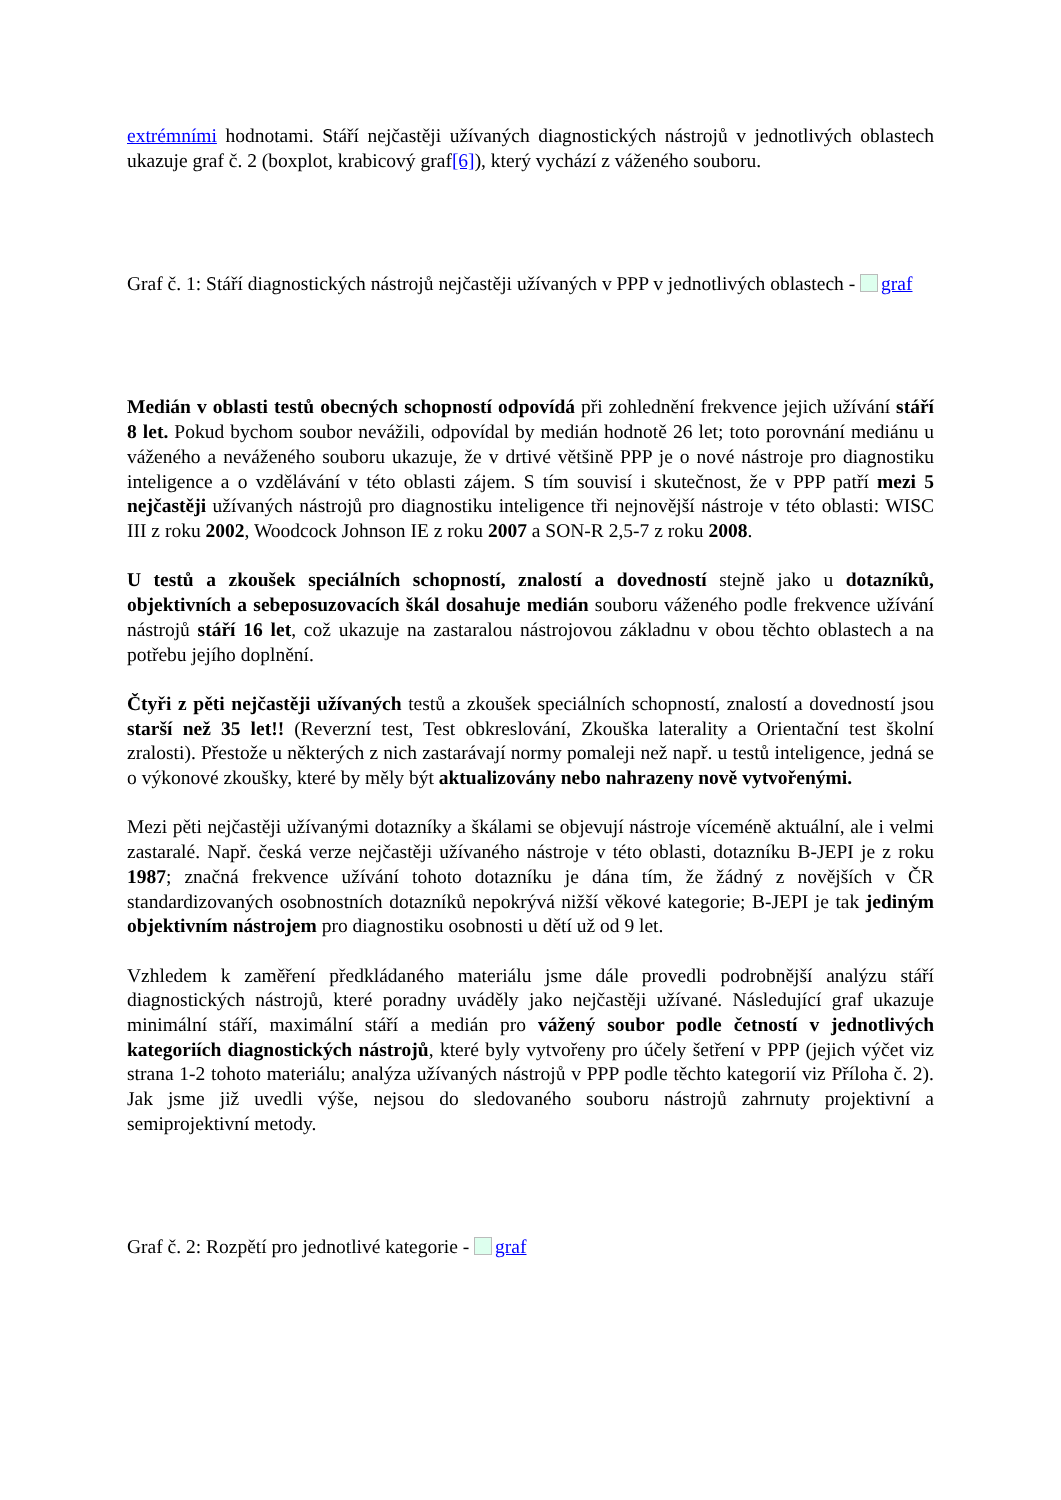extrémními hodnotami. Stáří nejčastěji užívaných diagnostických nástrojů v jednotlivých oblastech ukazuje graf č. 2 (boxplot, krabicový graf[6]), který vychází z váženého souboru.
Graf č. 1: Stáří diagnostických nástrojů nejčastěji užívaných v PPP v jednotlivých oblastech - graf
Medián v oblasti testů obecných schopností odpovídá při zohlednění frekvence jejich užívání stáří 8 let. Pokud bychom soubor nevážili, odpovídal by medián hodnotě 26 let; toto porovnání mediánu u váženého a neváženého souboru ukazuje, že v drtivé většině PPP je o nové nástroje pro diagnostiku inteligence a o vzdělávání v této oblasti zájem. S tím souvisí i skutečnost, že v PPP patří mezi 5 nejčastěji užívaných nástrojů pro diagnostiku inteligence tři nejnovější nástroje v této oblasti: WISC III z roku 2002, Woodcock Johnson IE z roku 2007 a SON-R 2,5-7 z roku 2008.
U testů a zkoušek speciálních schopností, znalostí a dovedností stejně jako u dotazníků, objektivních a sebeposuzovacích škál dosahuje medián souboru váženého podle frekvence užívání nástrojů stáří 16 let, což ukazuje na zastaralou nástrojovou základnu v obou těchto oblastech a na potřebu jejího doplnění.
Čtyři z pěti nejčastěji užívaných testů a zkoušek speciálních schopností, znalostí a dovedností jsou starší než 35 let!! (Reverzní test, Test obkreslování, Zkouška laterality a Orientační test školní zralosti). Přestože u některých z nich zastarávají normy pomaleji než např. u testů inteligence, jedná se o výkonové zkoušky, které by měly být aktualizovány nebo nahrazeny nově vytvořenými.
Mezi pěti nejčastěji užívanými dotazníky a škálami se objevují nástroje víceméně aktuální, ale i velmi zastaralé. Např. česká verze nejčastěji užívaného nástroje v této oblasti, dotazníku B-JEPI je z roku 1987; značná frekvence užívání tohoto dotazníku je dána tím, že žádný z novějších v ČR standardizovaných osobnostních dotazníků nepokrývá nižší věkové kategorie; B-JEPI je tak jediným objektivním nástrojem pro diagnostiku osobnosti u dětí už od 9 let.
Vzhledem k zaměření předkládaného materiálu jsme dále provedli podrobnější analýzu stáří diagnostických nástrojů, které poradny uváděly jako nejčastěji užívané. Následující graf ukazuje minimální stáří, maximální stáří a medián pro vážený soubor podle četností v jednotlivých kategoriích diagnostických nástrojů, které byly vytvořeny pro účely šetření v PPP (jejich výčet viz strana 1-2 tohoto materiálu; analýza užívaných nástrojů v PPP podle těchto kategorií viz Příloha č. 2). Jak jsme již uvedli výše, nejsou do sledovaného souboru nástrojů zahrnuty projektivní a semiprojektivní metody.
Graf č. 2: Rozpětí pro jednotlivé kategorie - graf